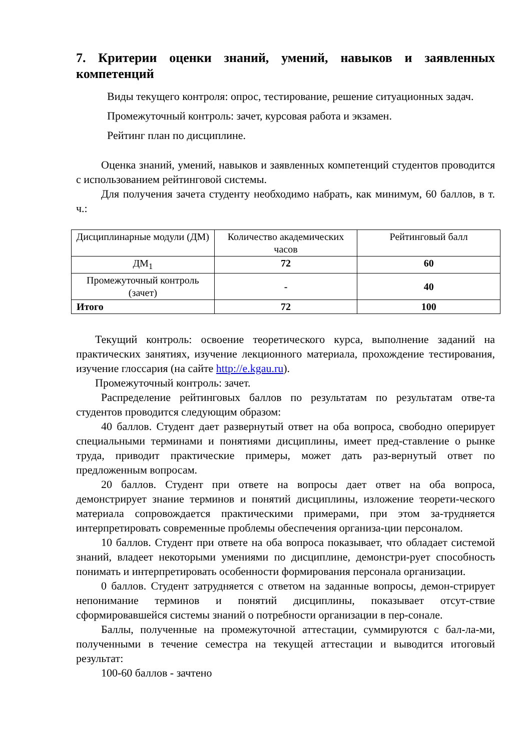7. Критерии оценки знаний, умений, навыков и заявленных компетенций
Виды текущего контроля: опрос, тестирование, решение ситуационных задач.
Промежуточный контроль: зачет, курсовая работа и экзамен.
Рейтинг план по дисциплине.
Оценка знаний, умений, навыков и заявленных компетенций студентов проводится с использованием рейтинговой системы.
Для получения зачета студенту необходимо набрать, как минимум, 60 баллов, в т. ч.:
| Дисциплинарные модули (ДМ) | Количество академических часов | Рейтинговый балл |
| ДМ<sub>1</sub> | 72 | 60 |
| Промежуточный контроль (зачет) | - | 40 |
| Итого | 72 | 100 |
Текущий контроль: освоение теоретического курса, выполнение заданий на практических занятиях, изучение лекционного материала, прохождение тестирования, изучение глоссария (на сайте http://e.kgau.ru).
Промежуточный контроль: зачет.
Распределение рейтинговых баллов по результатам по результатам отве-та студентов проводится следующим образом:
40 баллов. Студент дает развернутый ответ на оба вопроса, свободно оперирует специальными терминами и понятиями дисциплины, имеет пред-ставление о рынке труда, приводит практические примеры, может дать раз-вернутый ответ по предложенным вопросам.
20 баллов. Студент при ответе на вопросы дает ответ на оба вопроса, демонстрирует знание терминов и понятий дисциплины, изложение теорети-ческого материала сопровождается практическими примерами, при этом за-трудняется интерпретировать современные проблемы обеспечения организа-ции персоналом.
10 баллов. Студент при ответе на оба вопроса показывает, что обладает системой знаний, владеет некоторыми умениями по дисциплине, демонстри-рует способность понимать и интерпретировать особенности формирования персонала организации.
0 баллов. Студент затрудняется с ответом на заданные вопросы, демон-стрирует непонимание терминов и понятий дисциплины, показывает отсут-ствие сформировавшейся системы знаний о потребности организации в пер-сонале.
Баллы, полученные на промежуточной аттестации, суммируются с бал-ла-ми, полученными в течение семестра на текущей аттестации и выводится итоговый результат:
100-60 баллов - зачтено